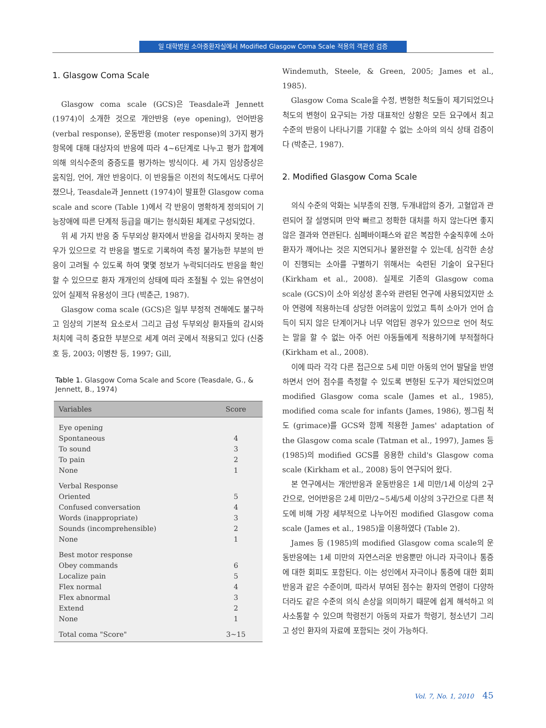일 대학병원 소아중환자실에서 Modified Glasgow Coma Scale 적용의 객관성 검증
1. Glasgow Coma Scale
Glasgow coma scale (GCS)은 Teasdale과 Jennett (1974)이 소개한 것으로 개안반응 (eye opening), 언어반응 (verbal response), 운동반응 (moter response)의 3가지 평가항목에 대해 대상자의 반응에 따라 4~6단계로 나누고 평가 합계에 의해 의식수준의 중증도를 평가하는 방식이다. 세 가지 임상증상은 움직임, 언어, 개안 반응이다. 이 반응들은 이전의 척도에서도 다루어 졌으나, Teasdale과 Jennett (1974)이 발표한 Glasgow coma scale and score (Table 1)에서 각 반응이 명확하게 정의되어 기능장애에 따른 단계적 등급을 매기는 형식화된 체계로 구성되었다.
위 세 가지 반응 중 두부외상 환자에서 반응을 검사하지 못하는 경우가 있으므로 각 반응을 별도로 기록하여 측정 불가능한 부분의 반응이 고려될 수 있도록 하여 몇몇 정보가 누락되더라도 반응을 확인할 수 있으므로 환자 개개인의 상태에 따라 조절될 수 있는 유연성이 있어 실제적 유용성이 크다 (박춘근, 1987).
Glasgow coma scale (GCS)은 일부 부정적 견해에도 불구하고 임상의 기본적 요소로서 그리고 급성 두부외상 환자들의 감시와 처치에 극히 중요한 부분으로 세계 여러 곳에서 적용되고 있다 (신중호 등, 2003; 이병찬 등, 1997; Gill,
Table 1. Glasgow Coma Scale and Score (Teasdale, G., & Jennett, B., 1974)
| Variables | Score |
| --- | --- |
| Eye opening | |
| Spontaneous | 4 |
| To sound | 3 |
| To pain | 2 |
| None | 1 |
| Verbal Response | |
| Oriented | 5 |
| Confused conversation | 4 |
| Words (inappropriate) | 3 |
| Sounds (incomprehensible) | 2 |
| None | 1 |
| Best motor response | |
| Obey commands | 6 |
| Localize pain | 5 |
| Flex normal | 4 |
| Flex abnormal | 3 |
| Extend | 2 |
| None | 1 |
| Total coma "Score" | 3~15 |
Windemuth, Steele, & Green, 2005; James et al., 1985).
Glasgow Coma Scale을 수정, 변형한 척도들이 제기되었으나 척도의 변형이 요구되는 가장 대표적인 상황은 모든 요구에서 최고 수준의 반응이 나타나기를 기대할 수 없는 소아의 의식 상태 검증이다 (박춘근, 1987).
2. Modified Glasgow Coma Scale
의식 수준의 악화는 뇌부종의 진행, 두개내압의 증가, 고혈압과 관련되어 잘 설명되며 만약 빠르고 정확한 대처를 하지 않는다면 좋지 않은 결과와 연관된다. 심폐바이패스와 같은 복잡한 수술직후에 소아 환자가 깨어나는 것은 지연되거나 불완전할 수 있는데, 심각한 손상이 진행되는 소아를 구별하기 위해서는 숙련된 기술이 요구된다 (Kirkham et al., 2008). 실제로 기존의 Glasgow coma scale (GCS)이 소아 외상성 혼수와 관련된 연구에 사용되었지만 소아 연령에 적용하는데 상당한 어려움이 있었고 특히 소아가 언어 습득이 되지 않은 단계이거나 너무 억압된 경우가 있으므로 언어 척도는 말을 할 수 없는 아주 어린 아동들에게 적용하기에 부적절하다 (Kirkham et al., 2008).
이에 따라 각각 다른 접근으로 5세 미만 아동의 언어 발달을 반영하면서 언어 점수를 측정할 수 있도록 변형된 도구가 제안되었으며 modified Glasgow coma scale (James et al., 1985), modified coma scale for infants (James, 1986), 찡그림 척도 (grimace)를 GCS와 함께 적용한 James' adaptation of the Glasgow coma scale (Tatman et al., 1997), James 등 (1985)의 modified GCS를 응용한 child's Glasgow coma scale (Kirkham et al., 2008) 등이 연구되어 왔다.
본 연구에서는 개안반응과 운동반응은 1세 미만/1세 이상의 2구간으로, 언어반응은 2세 미만/2~5세/5세 이상의 3구간으로 다른 척도에 비해 가장 세부적으로 나누어진 modified Glasgow coma scale (James et al., 1985)을 이용하였다 (Table 2).
James 등 (1985)의 modified Glasgow coma scale의 운동반응에는 1세 미만의 자연스러운 반응뿐만 아니라 자극이나 통증에 대한 회피도 포함된다. 이는 성인에서 자극이나 통증에 대한 회피 반응과 같은 수준이며, 따라서 부여된 점수는 환자의 연령이 다양하더라도 같은 수준의 의식 손상을 의미하기 때문에 쉽게 해석하고 의사소통할 수 있으며 학령전기 아동의 자료가 학령기, 청소년기 그리고 성인 환자의 자료에 포함되는 것이 가능하다.
Vol. 7, No. 1, 2010 45